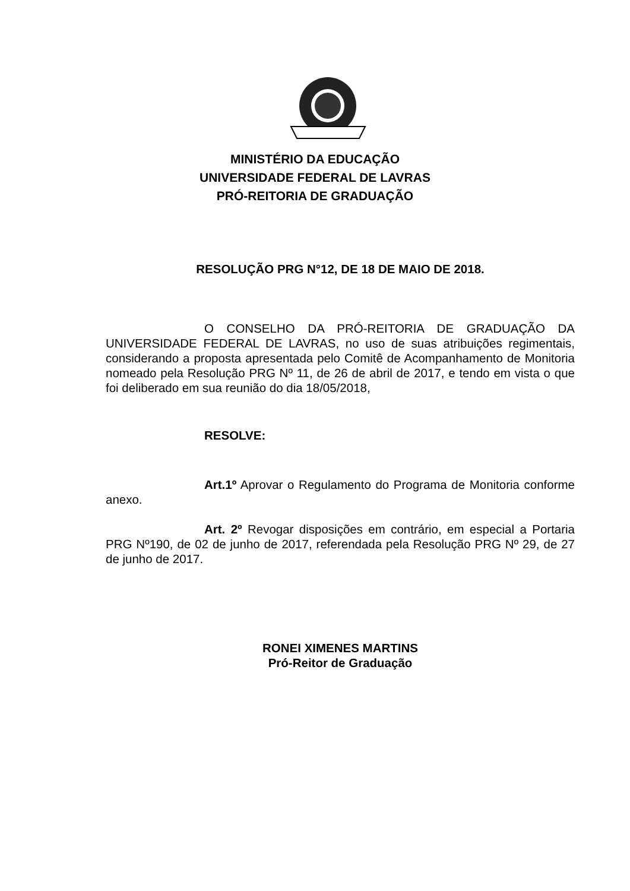MINISTÉRIO DA EDUCAÇÃO
UNIVERSIDADE FEDERAL DE LAVRAS
PRÓ-REITORIA DE GRADUAÇÃO
RESOLUÇÃO PRG N°12, DE 18 DE MAIO DE 2018.
O CONSELHO DA PRÓ-REITORIA DE GRADUAÇÃO DA UNIVERSIDADE FEDERAL DE LAVRAS, no uso de suas atribuições regimentais, considerando a proposta apresentada pelo Comitê de Acompanhamento de Monitoria nomeado pela Resolução PRG Nº 11, de 26 de abril de 2017, e tendo em vista o que foi deliberado em sua reunião do dia 18/05/2018,
RESOLVE:
Art.1º Aprovar o Regulamento do Programa de Monitoria conforme anexo.
Art. 2º Revogar disposições em contrário, em especial a Portaria PRG Nº190, de 02 de junho de 2017, referendada pela Resolução PRG Nº 29, de 27 de junho de 2017.
RONEI XIMENES MARTINS
Pró-Reitor de Graduação